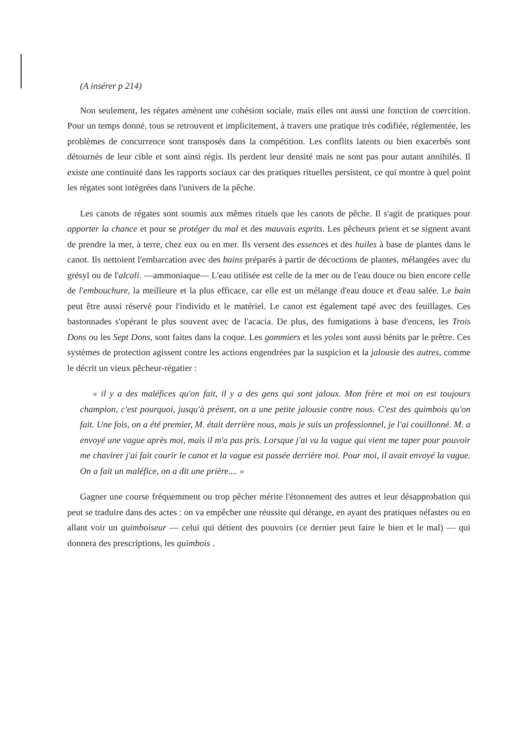(A insérer p 214)
Non seulement, les régates amènent une cohésion sociale, mais elles ont aussi une fonction de coercition. Pour un temps donné, tous se retrouvent et implicitement, à travers une pratique très codifiée, réglementée, les problèmes de concurrence sont transposés dans la compétition. Les conflits latents ou bien exacerbés sont détournés de leur cible et sont ainsi régis. Ils perdent leur densité mais ne sont pas pour autant annihilés. Il existe une continuité dans les rapports sociaux car des pratiques rituelles persistent, ce qui montre à quel point les régates sont intégrées dans l'univers de la pêche.
Les canots de régates sont soumis aux mêmes rituels que les canots de pêche. Il s'agit de pratiques pour apporter la chance et pour se protéger du mal et des mauvais esprits. Les pêcheurs prient et se signent avant de prendre la mer, à terre, chez eux ou en mer. Ils versent des essences et des huiles à base de plantes dans le canot. Ils nettoient l'embarcation avec des bains préparés à partir de décoctions de plantes, mélangées avec du grésyl ou de l'alcali. —ammoniaque— L'eau utilisée est celle de la mer ou de l'eau douce ou bien encore celle de l'embouchure, la meilleure et la plus efficace, car elle est un mélange d'eau douce et d'eau salée. Le bain peut être aussi réservé pour l'individu et le matériel. Le canot est également tapé avec des feuillages. Ces bastonnades s'opérant le plus souvent avec de l'acacia. De plus, des fumigations à base d'encens, les Trois Dons ou les Sept Dons, sont faites dans la coque. Les gommiers et les yoles sont aussi bénits par le prêtre. Ces systèmes de protection agissent contre les actions engendrées par la suspicion et la jalousie des autres, comme le décrit un vieux pêcheur-régatier :
« il y a des maléfices qu'on fait, il y a des gens qui sont jaloux. Mon frère et moi on est toujours champion, c'est pourquoi, jusqu'à présent, on a une petite jalousie contre nous. C'est des quimbois qu'on fait. Une fois, on a été premier, M. était derrière nous, mais je suis un professionnel, je l'ai couillonné. M. a envoyé une vague après moi, mais il m'a pas pris. Lorsque j'ai vu la vague qui vient me taper pour pouvoir me chavirer j'ai fait courir le canot et la vague est passée derrière moi. Pour moi, il avait envoyé la vague. On a fait un maléfice, on a dit une prière.... »
Gagner une course fréquemment ou trop pêcher mérite l'étonnement des autres et leur désapprobation qui peut se traduire dans des actes : on va empêcher une réussite qui dérange, en ayant des pratiques néfastes ou en allant voir un quimboiseur — celui qui détient des pouvoirs (ce dernier peut faire le bien et le mal) — qui donnera des prescriptions, les quimbois .